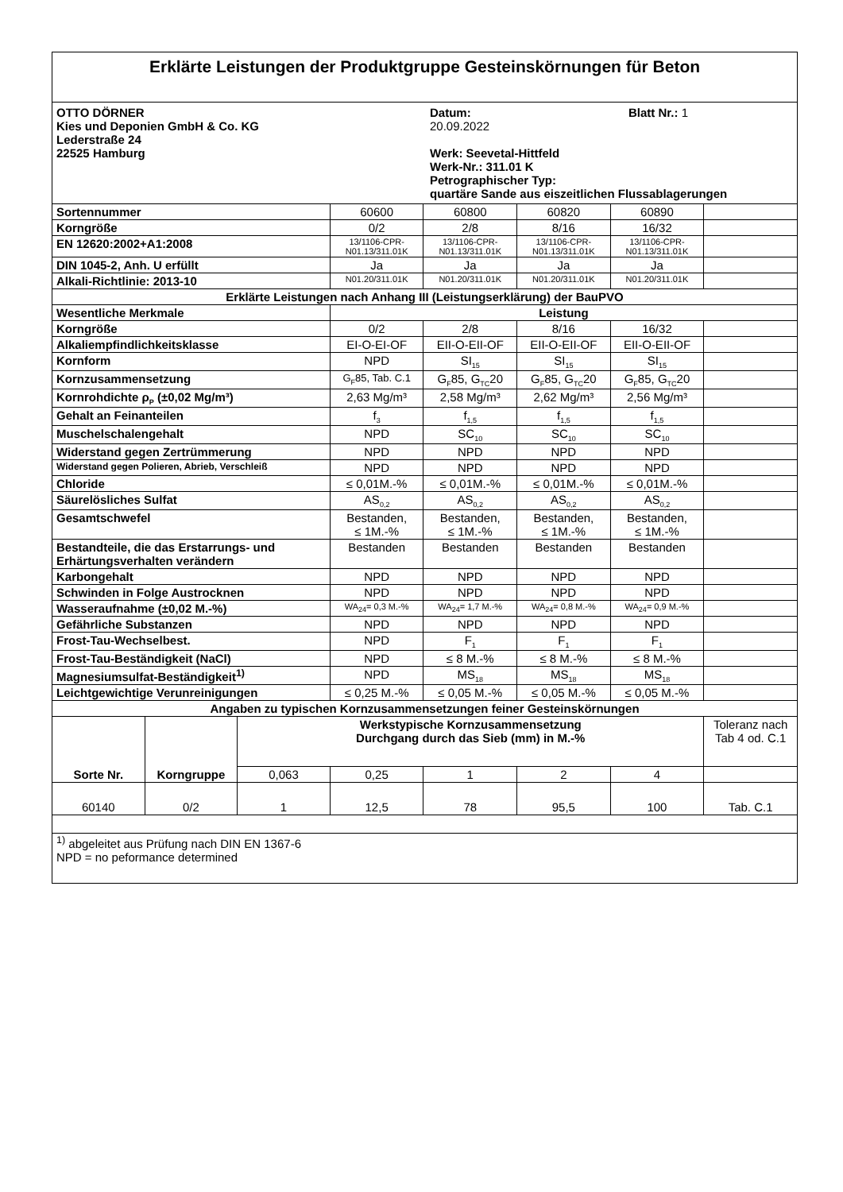| Erklärte Leistungen der Produktgruppe Gesteinskörnungen für Beton | | | | | | | |
| OTTO DÖRNER Kies und Deponien GmbH & Co. KG Lederstraße 24 22525 Hamburg Datum: 20.09.2022 Blatt Nr.: 1 Werk: Seevetal-Hittfeld Werk-Nr.: 311.01 K Petrographischer Typ: quartäre Sande aus eiszeitlichen Flussablagerungen | | | | | | | |
| Sortennummer | | | 60600 | 60800 | 60820 | 60890 | |
| Korngröße | | | 0/2 | 2/8 | 8/16 | 16/32 | |
| EN 12620:2002+A1:2008 | | | 13/1106-CPR- N01.13/311.01K | 13/1106-CPR- N01.13/311.01K | 13/1106-CPR- N01.13/311.01K | 13/1106-CPR- N01.13/311.01K | |
| DIN 1045-2, Anh. U erfüllt | | | Ja | Ja | Ja | Ja | |
| Alkali-Richtlinie: 2013-10 | | | N01.20/311.01K | N01.20/311.01K | N01.20/311.01K | N01.20/311.01K | |
| Erklärte Leistungen nach Anhang III (Leistungserklärung) der BauPVO | | | | | | | |
| Wesentliche Merkmale | | | Leistung | | | | |
| Korngröße | | | 0/2 | 2/8 | 8/16 | 16/32 | |
| Alkaliempfindlichkeitsklasse | | | EI-O-EI-OF | EII-O-EII-OF | EII-O-EII-OF | EII-O-EII-OF | |
| Kornform | | | NPD | SI<sub>15</sub> | SI<sub>15</sub> | SI<sub>15</sub> | |
| Kornzusammensetzung | | | G<sub>F</sub>85, Tab. C.1 | G<sub>F</sub>85, G<sub>TC</sub>20 | G<sub>F</sub>85, G<sub>TC</sub>20 | G<sub>F</sub>85, G<sub>TC</sub>20 | |
| Kornrohdichte ρ<sub>P</sub> (±0,02 Mg/m³) | | | 2,63 Mg/m³ | 2,58 Mg/m³ | 2,62 Mg/m³ | 2,56 Mg/m³ | |
| Gehalt an Feinanteilen | | | f<sub>3</sub> | f<sub>1,5</sub> | f<sub>1,5</sub> | f<sub>1,5</sub> | |
| Muschelschalengehalt | | | NPD | SC<sub>10</sub> | SC<sub>10</sub> | SC<sub>10</sub> | |
| Widerstand gegen Zertrümmerung | | | NPD | NPD | NPD | NPD | |
| Widerstand gegen Polieren, Abrieb, Verschleiß | | | NPD | NPD | NPD | NPD | |
| Chloride | | | ≤ 0,01M.-% | ≤ 0,01M.-% | ≤ 0,01M.-% | ≤ 0,01M.-% | |
| Säurelösliches Sulfat | | | AS<sub>0,2</sub> | AS<sub>0,2</sub> | AS<sub>0,2</sub> | AS<sub>0,2</sub> | |
| Gesamtschwefel | | | Bestanden, ≤ 1M.-% | Bestanden, ≤ 1M.-% | Bestanden, ≤ 1M.-% | Bestanden, ≤ 1M.-% | |
| Bestandteile, die das Erstarrungs- und Erhärtungsverhalten verändern | | | Bestanden | Bestanden | Bestanden | Bestanden | |
| Karbongehalt | | | NPD | NPD | NPD | NPD | |
| Schwinden in Folge Austrocknen | | | NPD | NPD | NPD | NPD | |
| Wasseraufnahme (±0,02 M.-%) | | | WA<sub>24</sub>= 0,3 M.-% | WA<sub>24</sub>= 1,7 M.-% | WA<sub>24</sub>= 0,8 M.-% | WA<sub>24</sub>= 0,9 M.-% | |
| Gefährliche Substanzen | | | NPD | NPD | NPD | NPD | |
| Frost-Tau-Wechselbest. | | | NPD | F<sub>1</sub> | F<sub>1</sub> | F<sub>1</sub> | |
| Frost-Tau-Beständigkeit (NaCl) | | | NPD | ≤ 8 M.-% | ≤ 8 M.-% | ≤ 8 M.-% | |
| Magnesiumsulfat-Beständigkeit<sup>1)</sup> | | | NPD | MS<sub>18</sub> | MS<sub>18</sub> | MS<sub>18</sub> | |
| Leichtgewichtige Verunreinigungen | | | ≤ 0,25 M.-% | ≤ 0,05 M.-% | ≤ 0,05 M.-% | ≤ 0,05 M.-% | |
| Angaben zu typischen Kornzusammensetzungen feiner Gesteinskörnungen | | | | | | | |
| Sorte Nr. | Korngruppe | Werkstypische Kornzusammensetzung Durchgang durch das Sieb (mm) in M.-% | | | | | Toleranz nach Tab 4 od. C.1 |
| | | 0,063 | 0,25 | 1 | 2 | 4 | |
| 60140 | 0/2 | 1 | 12,5 | 78 | 95,5 | 100 | Tab. C.1 |
| <sup>1)</sup> abgeleitet aus Prüfung nach DIN EN 1367-6 NPD = no peformance determined | | | | | | | |